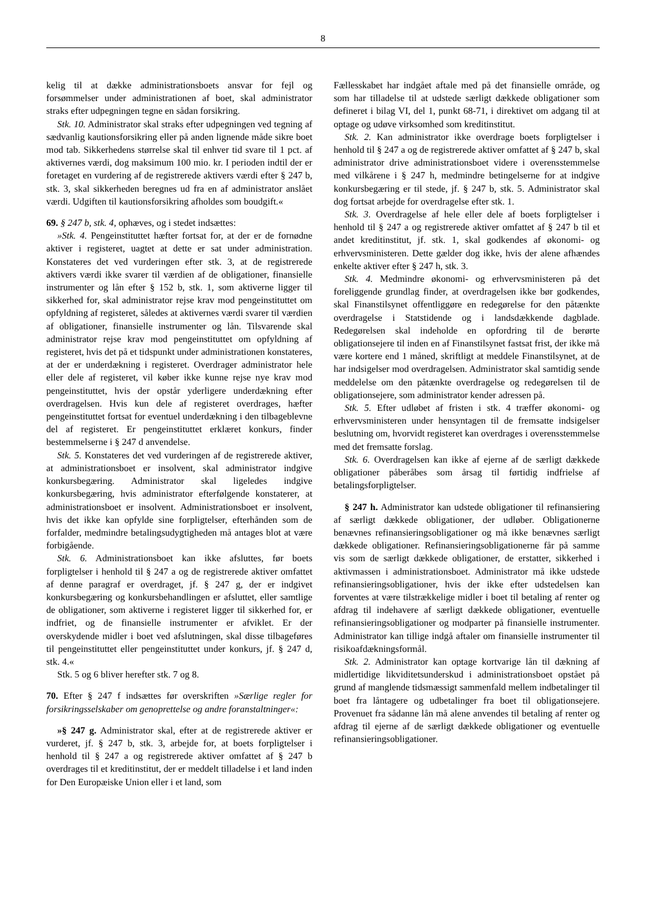8
kelig til at dække administrationsboets ansvar for fejl og forsømmelser under administrationen af boet, skal administrator straks efter udpegningen tegne en sådan forsikring.
Stk. 10. Administrator skal straks efter udpegningen ved tegning af sædvanlig kautionsforsikring eller på anden lignende måde sikre boet mod tab. Sikkerhedens størrelse skal til enhver tid svare til 1 pct. af aktivernes værdi, dog maksimum 100 mio. kr. I perioden indtil der er foretaget en vurdering af de registrerede aktivers værdi efter § 247 b, stk. 3, skal sikkerheden beregnes ud fra en af administrator anslået værdi. Udgiften til kautionsforsikring afholdes som boudgift.«
69. § 247 b, stk. 4, ophæves, og i stedet indsættes:
»Stk. 4. Pengeinstituttet hæfter fortsat for, at der er de fornødne aktiver i registeret, uagtet at dette er sat under administration. Konstateres det ved vurderingen efter stk. 3, at de registrerede aktivers værdi ikke svarer til værdien af de obligationer, finansielle instrumenter og lån efter § 152 b, stk. 1, som aktiverne ligger til sikkerhed for, skal administrator rejse krav mod pengeinstituttet om opfyldning af registeret, således at aktivernes værdi svarer til værdien af obligationer, finansielle instrumenter og lån. Tilsvarende skal administrator rejse krav mod pengeinstituttet om opfyldning af registeret, hvis det på et tidspunkt under administrationen konstateres, at der er underdækning i registeret. Overdrager administrator hele eller dele af registeret, vil køber ikke kunne rejse nye krav mod pengeinstituttet, hvis der opstår yderligere underdækning efter overdragelsen. Hvis kun dele af registeret overdrages, hæfter pengeinstituttet fortsat for eventuel underdækning i den tilbageblevne del af registeret. Er pengeinstituttet erklæret konkurs, finder bestemmelserne i § 247 d anvendelse.
Stk. 5. Konstateres det ved vurderingen af de registrerede aktiver, at administrationsboet er insolvent, skal administrator indgive konkursbegæring. Administrator skal ligeledes indgive konkursbegæring, hvis administrator efterfølgende konstaterer, at administrationsboet er insolvent. Administrationsboet er insolvent, hvis det ikke kan opfylde sine forpligtelser, efterhånden som de forfalder, medmindre betalingsudygtigheden må antages blot at være forbigående.
Stk. 6. Administrationsboet kan ikke afsluttes, før boets forpligtelser i henhold til § 247 a og de registrerede aktiver omfattet af denne paragraf er overdraget, jf. § 247 g, der er indgivet konkursbegæring og konkursbehandlingen er afsluttet, eller samtlige de obligationer, som aktiverne i registeret ligger til sikkerhed for, er indfriet, og de finansielle instrumenter er afviklet. Er der overskydende midler i boet ved afslutningen, skal disse tilbageføres til pengeinstituttet eller pengeinstituttet under konkurs, jf. § 247 d, stk. 4.«
Stk. 5 og 6 bliver herefter stk. 7 og 8.
70. Efter § 247 f indsættes før overskriften »Særlige regler for forsikringsselskaber om genoprettelse og andre foranstaltninger«:
»§ 247 g. Administrator skal, efter at de registrerede aktiver er vurderet, jf. § 247 b, stk. 3, arbejde for, at boets forpligtelser i henhold til § 247 a og registrerede aktiver omfattet af § 247 b overdrages til et kreditinstitut, der er meddelt tilladelse i et land inden for Den Europæiske Union eller i et land, som
Fællesskabet har indgået aftale med på det finansielle område, og som har tilladelse til at udstede særligt dækkede obligationer som defineret i bilag VI, del 1, punkt 68-71, i direktivet om adgang til at optage og udøve virksomhed som kreditinstitut.
Stk. 2. Kan administrator ikke overdrage boets forpligtelser i henhold til § 247 a og de registrerede aktiver omfattet af § 247 b, skal administrator drive administrationsboet videre i overensstemmelse med vilkårene i § 247 h, medmindre betingelserne for at indgive konkursbegæring er til stede, jf. § 247 b, stk. 5. Administrator skal dog fortsat arbejde for overdragelse efter stk. 1.
Stk. 3. Overdragelse af hele eller dele af boets forpligtelser i henhold til § 247 a og registrerede aktiver omfattet af § 247 b til et andet kreditinstitut, jf. stk. 1, skal godkendes af økonomi- og erhvervsministeren. Dette gælder dog ikke, hvis der alene afhændes enkelte aktiver efter § 247 h, stk. 3.
Stk. 4. Medmindre økonomi- og erhvervsministeren på det foreliggende grundlag finder, at overdragelsen ikke bør godkendes, skal Finanstilsynet offentliggøre en redegørelse for den påtænkte overdragelse i Statstidende og i landsdækkende dagblade. Redegørelsen skal indeholde en opfordring til de berørte obligationsejere til inden en af Finanstilsynet fastsat frist, der ikke må være kortere end 1 måned, skriftligt at meddele Finanstilsynet, at de har indsigelser mod overdragelsen. Administrator skal samtidig sende meddelelse om den påtænkte overdragelse og redegørelsen til de obligationsejere, som administrator kender adressen på.
Stk. 5. Efter udløbet af fristen i stk. 4 træffer økonomi- og erhvervsministeren under hensyntagen til de fremsatte indsigelser beslutning om, hvorvidt registeret kan overdrages i overensstemmelse med det fremsatte forslag.
Stk. 6. Overdragelsen kan ikke af ejerne af de særligt dækkede obligationer påberåbes som årsag til førtidig indfrielse af betalingsforpligtelser.
§ 247 h. Administrator kan udstede obligationer til refinansiering af særligt dækkede obligationer, der udløber. Obligationerne benævnes refinansieringsobligationer og må ikke benævnes særligt dækkede obligationer. Refinansieringsobligationerne får på samme vis som de særligt dækkede obligationer, de erstatter, sikkerhed i aktivmassen i administrationsboet. Administrator må ikke udstede refinansieringsobligationer, hvis der ikke efter udstedelsen kan forventes at være tilstrækkelige midler i boet til betaling af renter og afdrag til indehavere af særligt dækkede obligationer, eventuelle refinansieringsobligationer og modparter på finansielle instrumenter. Administrator kan tillige indgå aftaler om finansielle instrumenter til risikoafdækningsformål.
Stk. 2. Administrator kan optage kortvarige lån til dækning af midlertidige likviditetsunderskud i administrationsboet opstået på grund af manglende tidsmæssigt sammenfald mellem indbetalinger til boet fra låntagere og udbetalinger fra boet til obligationsejere. Provenuet fra sådanne lån må alene anvendes til betaling af renter og afdrag til ejerne af de særligt dækkede obligationer og eventuelle refinansieringsobligationer.